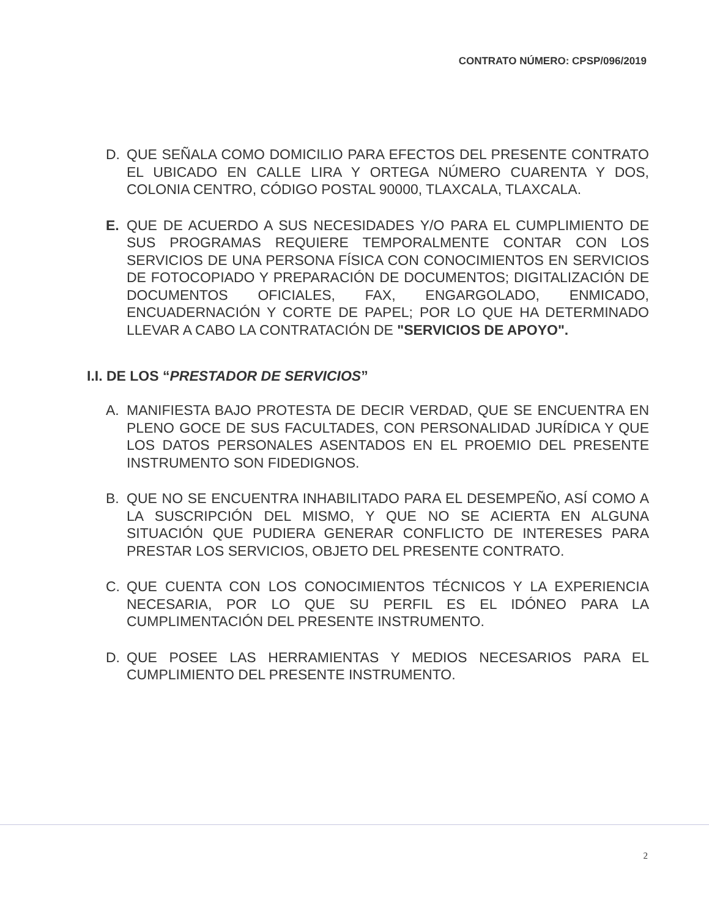CONTRATO NÚMERO: CPSP/096/2019
D. QUE SEÑALA COMO DOMICILIO PARA EFECTOS DEL PRESENTE CONTRATO EL UBICADO EN CALLE LIRA Y ORTEGA NÚMERO CUARENTA Y DOS, COLONIA CENTRO, CÓDIGO POSTAL 90000, TLAXCALA, TLAXCALA.
E. QUE DE ACUERDO A SUS NECESIDADES Y/O PARA EL CUMPLIMIENTO DE SUS PROGRAMAS REQUIERE TEMPORALMENTE CONTAR CON LOS SERVICIOS DE UNA PERSONA FÍSICA CON CONOCIMIENTOS EN SERVICIOS DE FOTOCOPIADO Y PREPARACIÓN DE DOCUMENTOS; DIGITALIZACIÓN DE DOCUMENTOS OFICIALES, FAX, ENGARGOLADO, ENMICADO, ENCUADERNACIÓN Y CORTE DE PAPEL; POR LO QUE HA DETERMINADO LLEVAR A CABO LA CONTRATACIÓN DE "SERVICIOS DE APOYO".
I.I. DE LOS “PRESTADOR DE SERVICIOS”
A. MANIFIESTA BAJO PROTESTA DE DECIR VERDAD, QUE SE ENCUENTRA EN PLENO GOCE DE SUS FACULTADES, CON PERSONALIDAD JURÍDICA Y QUE LOS DATOS PERSONALES ASENTADOS EN EL PROEMIO DEL PRESENTE INSTRUMENTO SON FIDEDIGNOS.
B. QUE NO SE ENCUENTRA INHABILITADO PARA EL DESEMPEÑO, ASÍ COMO A LA SUSCRIPCIÓN DEL MISMO, Y QUE NO SE ACIERTA EN ALGUNA SITUACIÓN QUE PUDIERA GENERAR CONFLICTO DE INTERESES PARA PRESTAR LOS SERVICIOS, OBJETO DEL PRESENTE CONTRATO.
C. QUE CUENTA CON LOS CONOCIMIENTOS TÉCNICOS Y LA EXPERIENCIA NECESARIA, POR LO QUE SU PERFIL ES EL IDÓNEO PARA LA CUMPLIMENTACIÓN DEL PRESENTE INSTRUMENTO.
D. QUE POSEE LAS HERRAMIENTAS Y MEDIOS NECESARIOS PARA EL CUMPLIMIENTO DEL PRESENTE INSTRUMENTO.
2